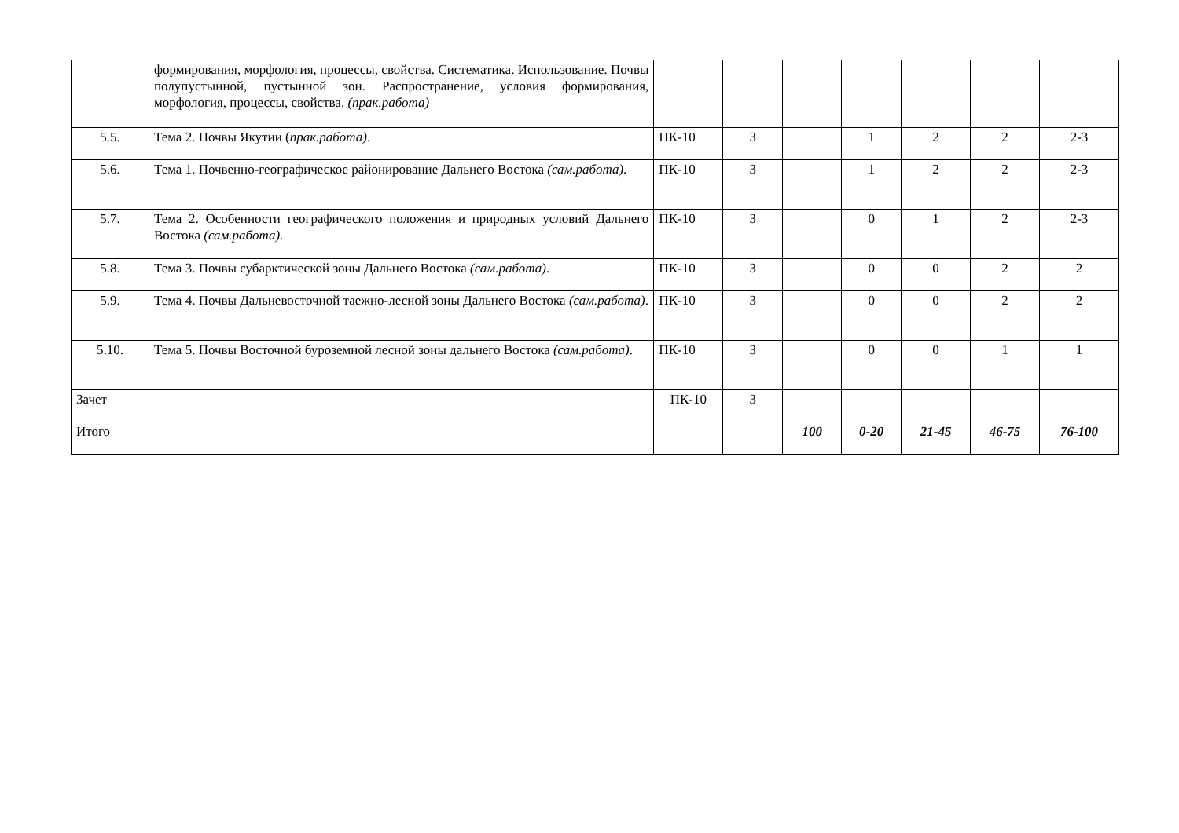| | формирования, морфология, процессы, свойства. Систематика. Использование. Почвы полупустынной, пустынной зон. Распространение, условия формирования, морфология, процессы, свойства. (прак.работа) | | | | | | | |
| 5.5. | Тема 2. Почвы Якутии ( прак.работа) . | ПК-10 | З | | 1 | 2 | 2 | 2-3 |
| 5.6. | Тема 1. Почвенно-географическое районирование Дальнего Востока (сам.работа) . | ПК-10 | З | | 1 | 2 | 2 | 2-3 |
| 5.7. | Тема 2. Особенности географического положения и природных условий Дальнего Востока (сам.работа) . | ПК-10 | З | | 0 | 1 | 2 | 2-3 |
| 5.8. | Тема 3. Почвы субарктической зоны Дальнего Востока (сам.работа) . | ПК-10 | З | | 0 | 0 | 2 | 2 |
| 5.9. | Тема 4. Почвы Дальневосточной таежно-лесной зоны Дальнего Востока (сам.работа) . | ПК-10 | З | | 0 | 0 | 2 | 2 |
| 5.10. | Тема 5. Почвы Восточной буроземной лесной зоны дальнего Востока (сам.работа) . | ПК-10 | З | | 0 | 0 | 1 | 1 |
| Зачет | | ПК-10 | З | | | | | |
| Итого | | | | 100 | 0-20 | 21-45 | 46-75 | 76-100 |